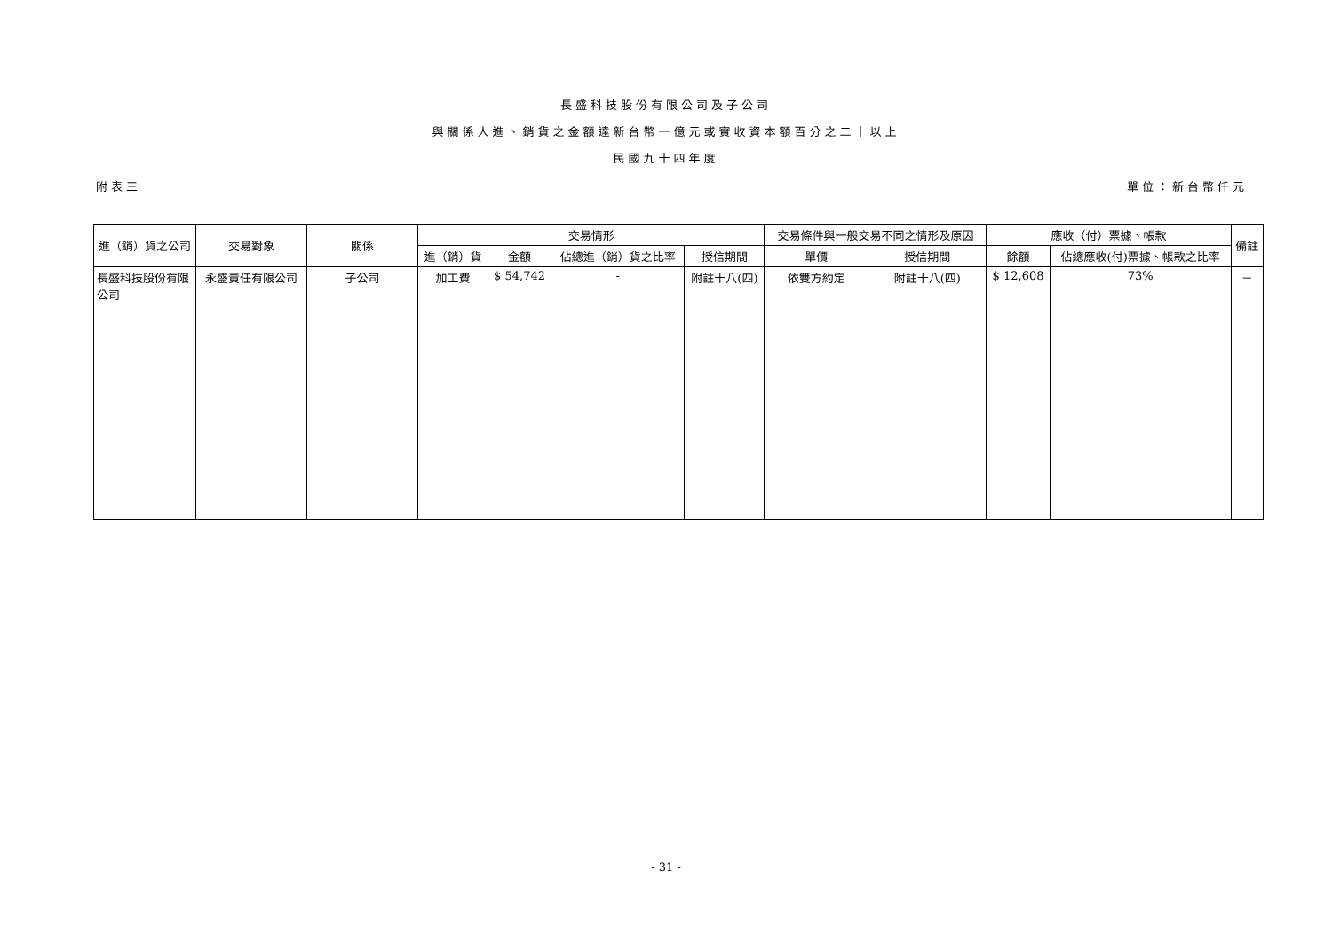長盛科技股份有限公司及子公司
與關係人進、銷貨之金額達新台幣一億元或實收資本額百分之二十以上
民國九十四年度
附表三 單位：新台幣仟元
| 進（銷）貨之公司 | 交易對象 | 關係 | 交易情形 | | | | 交易條件與一般交易不同之情形及原因 | | 應收（付）票據、帳款 | | 備註 |
| --- | --- | --- | --- | --- | --- | --- | --- | --- | --- | --- | --- |
| | | | 進（銷）貨 | 金額 | 佔總進（銷）貨之比率 | 授信期間 | 單價 | 授信期間 | 餘額 | 佔總應收(付)票據、帳款之比率 | |
| 長盛科技股份有限公司 | 永盛責任有限公司 | 子公司 | 加工費 | $ 54,742 | - | 附註十八(四) | 依雙方約定 | 附註十八(四) | $ 12,608 | 73% | － |
- 31 -